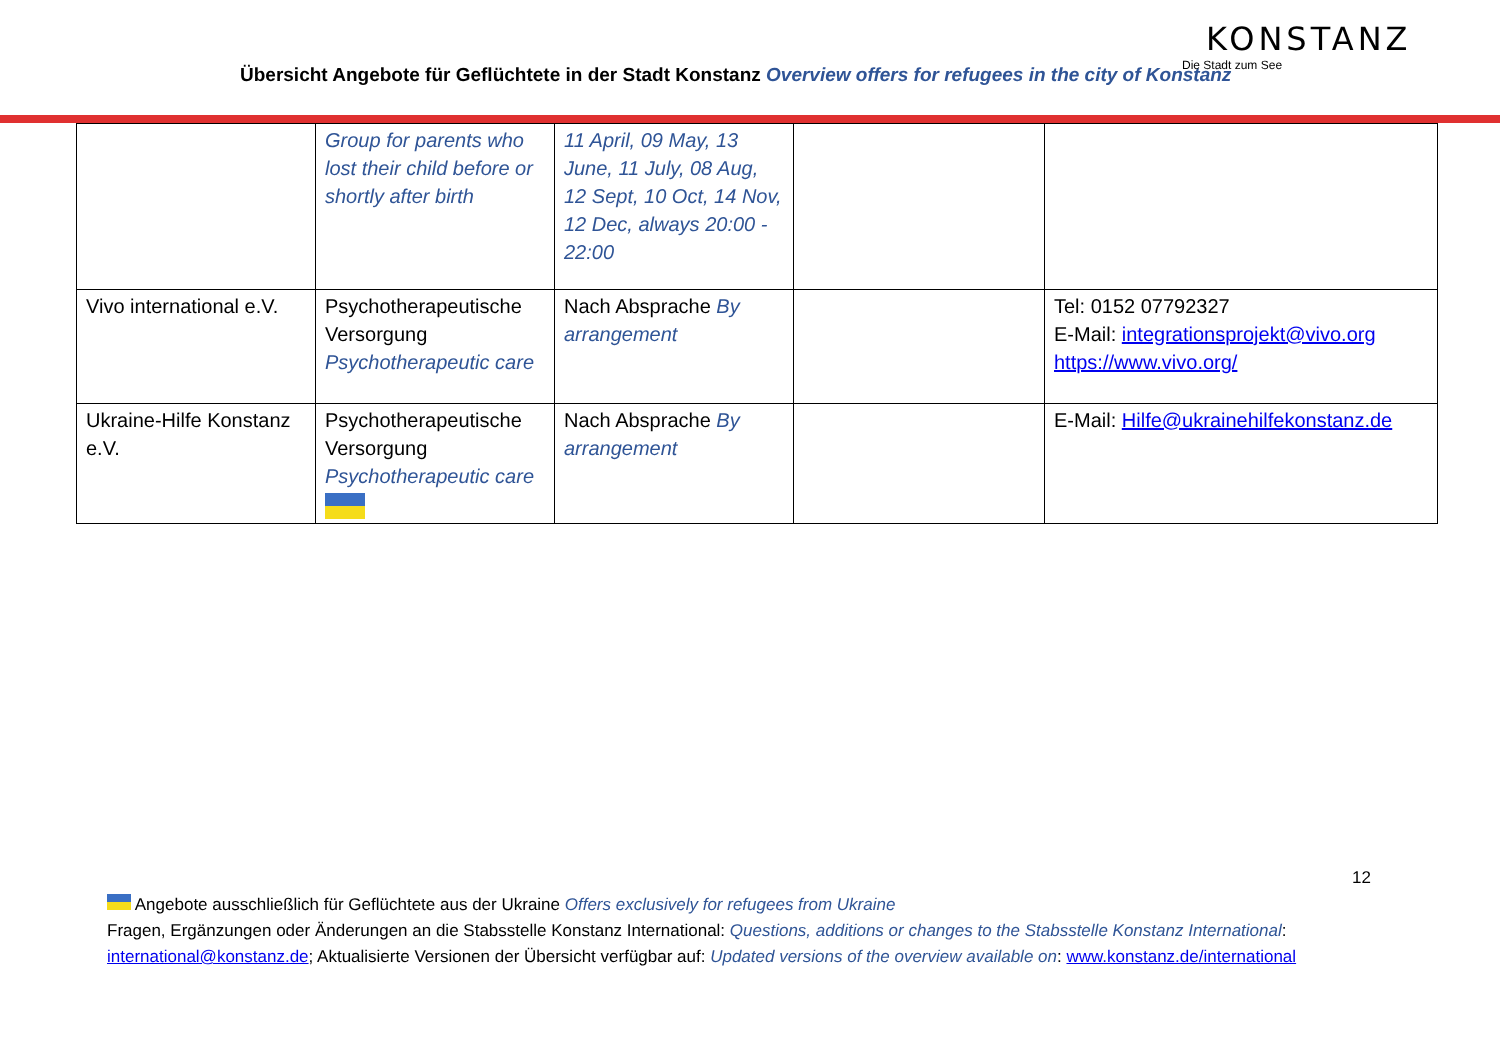Übersicht Angebote für Geflüchtete in der Stadt Konstanz Overview offers for refugees in the city of Konstanz
KONSTANZ
Die Stadt zum See
| | Group for parents who lost their child before or shortly after birth | 11 April, 09 May, 13 June, 11 July, 08 Aug, 12 Sept, 10 Oct, 14 Nov, 12 Dec, always 20:00 - 22:00 | | |
| Vivo international e.V. | Psychotherapeutische Versorgung Psychotherapeutic care | Nach Absprache By arrangement | | Tel: 0152 07792327 E-Mail: integrationsprojekt@vivo.org https://www.vivo.org/ |
| Ukraine-Hilfe Konstanz e.V. | Psychotherapeutische Versorgung Psychotherapeutic care | Nach Absprache By arrangement | | E-Mail: Hilfe@ukrainehilfekonstanz.de |
12
Angebote ausschließlich für Geflüchtete aus der Ukraine Offers exclusively for refugees from Ukraine
Fragen, Ergänzungen oder Änderungen an die Stabsstelle Konstanz International: Questions, additions or changes to the Stabsstelle Konstanz International: international@konstanz.de; Aktualisierte Versionen der Übersicht verfügbar auf: Updated versions of the overview available on: www.konstanz.de/international